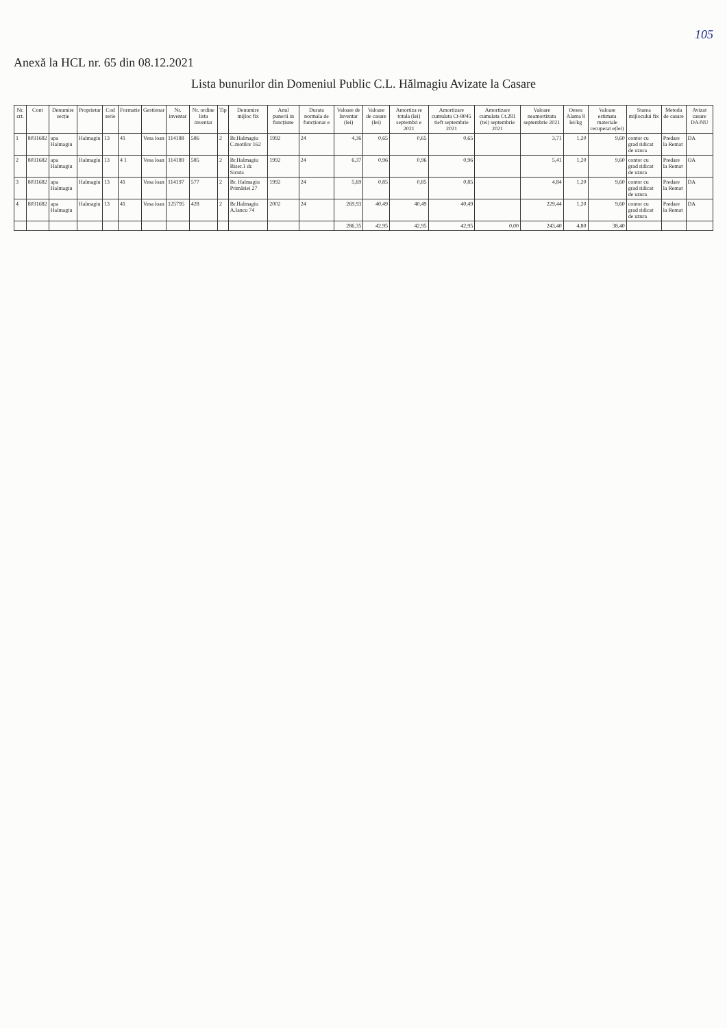105
Anexă la HCL nr. 65 din 08.12.2021
Lista bunurilor din Domeniul Public C.L. Hălmagiu Avizate la Casare
| Nr. crt. | Cont | Denumire secție | Proprietar | Cod serie | Formatie | Gestionar | Nr. inventar | Nr. ordine lista inventar | Tip | Denumire mijloc fix | Anul punerii in funcțiune | Durata normala de funcționar e | Valoare de Inventar (lei) | Valoare de casare (lei) | Amortiza re totala (lei) septembri e 2021 | Amortizare cumulata Ct-8045 tieft septembrie 2021 | Amortizare cumulata Ct.281 (tei) septembrie 2021 | Valoare neamortizata septembrie 2021 | Oeseu Alama 8 lei/kg | Valoare estimata materiale recuperat e(lei) | Starea mijlocului fix | Metoda de casare | Avizat casare DA/NU |
| --- | --- | --- | --- | --- | --- | --- | --- | --- | --- | --- | --- | --- | --- | --- | --- | --- | --- | --- | --- | --- | --- | --- | --- |
| 1 | 8031682 | apa Halmagiu | Halmagiu | 13 | 41 | Vesa loan | 114188 | 586 | 2 | Br.Halmagiu C.motilor 162 | 1992 | 24 | 4,36 | 0,65 | 0,65 | 0,65 | | 3,71 | 1,20 | 9,60 | contor cu grad ridicat de uzura | Predare la Remat | DA |
| 2 | 8031682 | apa Halmagiu | Halmagiu | 13 | 4 1 | Vesa loan | 114189 | 585 | 2 | Br.Halmagiu Biser.1 dr. Sicuta | 1992 | 24 | 6,37 | 0,96 | 0,96 | 0,96 | | 5,41 | 1,20 | 9,60 | contor cu grad ridicat de uzura | Predare la Remat | OA |
| 3 | 8031682 | apa Halmagiu | Halmagiu | 13 | 41 | Vesa loan | 114197 | 577 | 2 | Br. Halmagiu Primăriei 27 | 1992 | 24 | 5,69 | 0,85 | 0,85 | 0,85 | | 4,84 | 1,20 | 9,60 | contor cu grad ridicat de uzura | Predare la Remat | DA |
| 4 | 8031682 | apa Halmagiu | Halmagiu | 13 | 41 | Vesa loan | 125795 | 428 | 2 | Br.Halmagiu A.Iancu 74 | 2002 | 24 | 269,93 | 40,49 | 40,49 | 40,49 | | 229,44 | 1,20 | 9,60 | contor cu grad ridicat de uzura | Predare la Remat | DA |
| | | | | | | | | | | | | | 286,35 | 42,95 | 42,95 | 42,95 | 0,00 | 243,40 | 4,80 | 38,40 | | | |